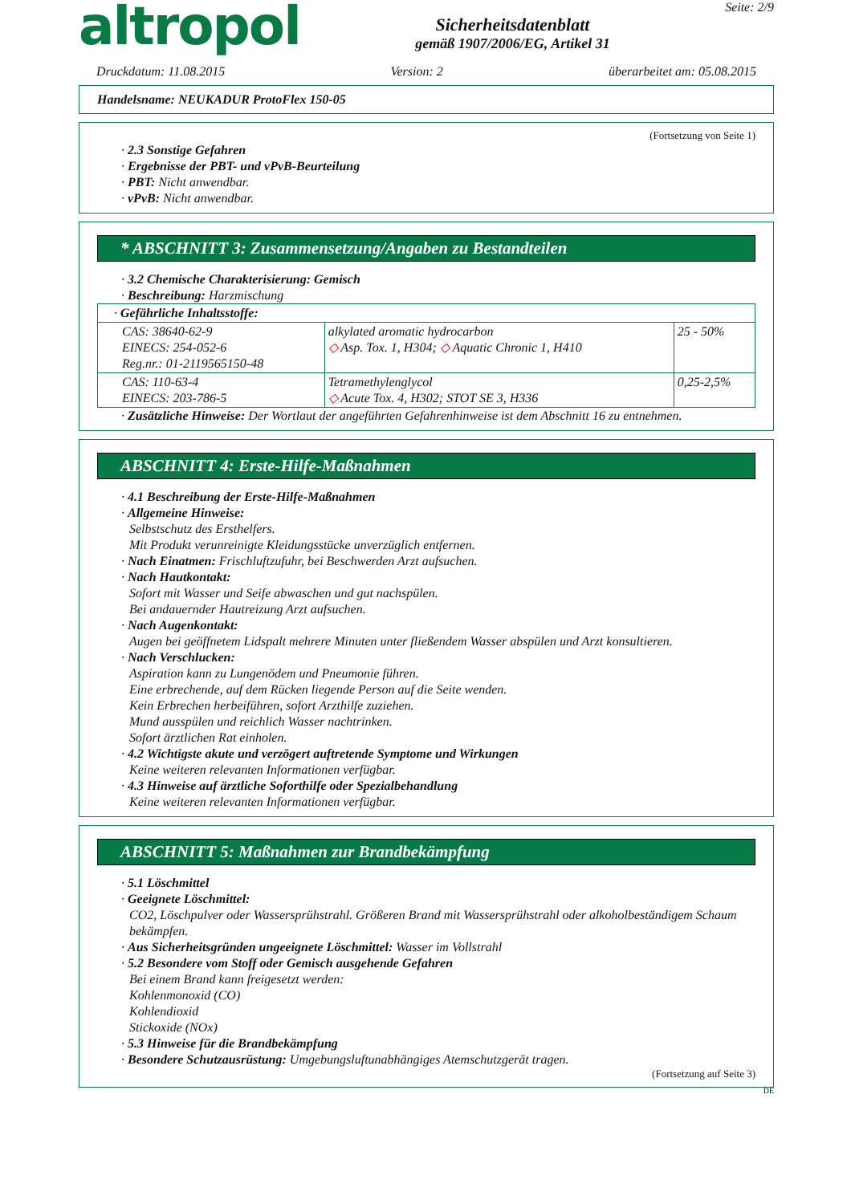altropol
Sicherheitsdatenblatt
gemäß 1907/2006/EG, Artikel 31
Seite: 2/9
Druckdatum: 11.08.2015 Version: 2 überarbeitet am: 05.08.2015
Handelsname: NEUKADUR ProtoFlex 150-05
(Fortsetzung von Seite 1)
· 2.3 Sonstige Gefahren
· Ergebnisse der PBT- und vPvB-Beurteilung
· PBT: Nicht anwendbar.
· vPvB: Nicht anwendbar.
* ABSCHNITT 3: Zusammensetzung/Angaben zu Bestandteilen
· 3.2 Chemische Charakterisierung: Gemisch
· Beschreibung: Harzmischung
| · Gefährliche Inhaltsstoffe: | | |
| CAS: 38640-62-9 EINECS: 254-052-6 Reg.nr.: 01-2119565150-48 | alkylated aromatic hydrocarbon ◇ Asp. Tox. 1, H304; ◇ Aquatic Chronic 1, H410 | 25 - 50% |
| CAS: 110-63-4 EINECS: 203-786-5 | Tetramethylenglycol ◇ Acute Tox. 4, H302; STOT SE 3, H336 | 0,25-2,5% |
· Zusätzliche Hinweise: Der Wortlaut der angeführten Gefahrenhinweise ist dem Abschnitt 16 zu entnehmen.
ABSCHNITT 4: Erste-Hilfe-Maßnahmen
· 4.1 Beschreibung der Erste-Hilfe-Maßnahmen
· Allgemeine Hinweise:
Selbstschutz des Ersthelfers.
Mit Produkt verunreinigte Kleidungsstücke unverzüglich entfernen.
· Nach Einatmen: Frischluftzufuhr, bei Beschwerden Arzt aufsuchen.
· Nach Hautkontakt:
Sofort mit Wasser und Seife abwaschen und gut nachspülen.
Bei andauernder Hautreizung Arzt aufsuchen.
· Nach Augenkontakt:
Augen bei geöffnetem Lidspalt mehrere Minuten unter fließendem Wasser abspülen und Arzt konsultieren.
· Nach Verschlucken:
Aspiration kann zu Lungenödem und Pneumonie führen.
Eine erbrechende, auf dem Rücken liegende Person auf die Seite wenden.
Kein Erbrechen herbeiführen, sofort Arzthilfe zuziehen.
Mund ausspülen und reichlich Wasser nachtrinken.
Sofort ärztlichen Rat einholen.
· 4.2 Wichtigste akute und verzögert auftretende Symptome und Wirkungen
Keine weiteren relevanten Informationen verfügbar.
· 4.3 Hinweise auf ärztliche Soforthilfe oder Spezialbehandlung
Keine weiteren relevanten Informationen verfügbar.
ABSCHNITT 5: Maßnahmen zur Brandbekämpfung
· 5.1 Löschmittel
· Geeignete Löschmittel:
CO2, Löschpulver oder Wassersprühstrahl. Größeren Brand mit Wassersprühstrahl oder alkoholbeständigem Schaum bekämpfen.
· Aus Sicherheitsgründen ungeeignete Löschmittel: Wasser im Vollstrahl
· 5.2 Besondere vom Stoff oder Gemisch ausgehende Gefahren
Bei einem Brand kann freigesetzt werden:
Kohlenmonoxid (CO)
Kohlendioxid
Stickoxide (NOx)
· 5.3 Hinweise für die Brandbekämpfung
· Besondere Schutzausrüstung: Umgebungsluftunabhängiges Atemschutzgerät tragen.
(Fortsetzung auf Seite 3)
DE